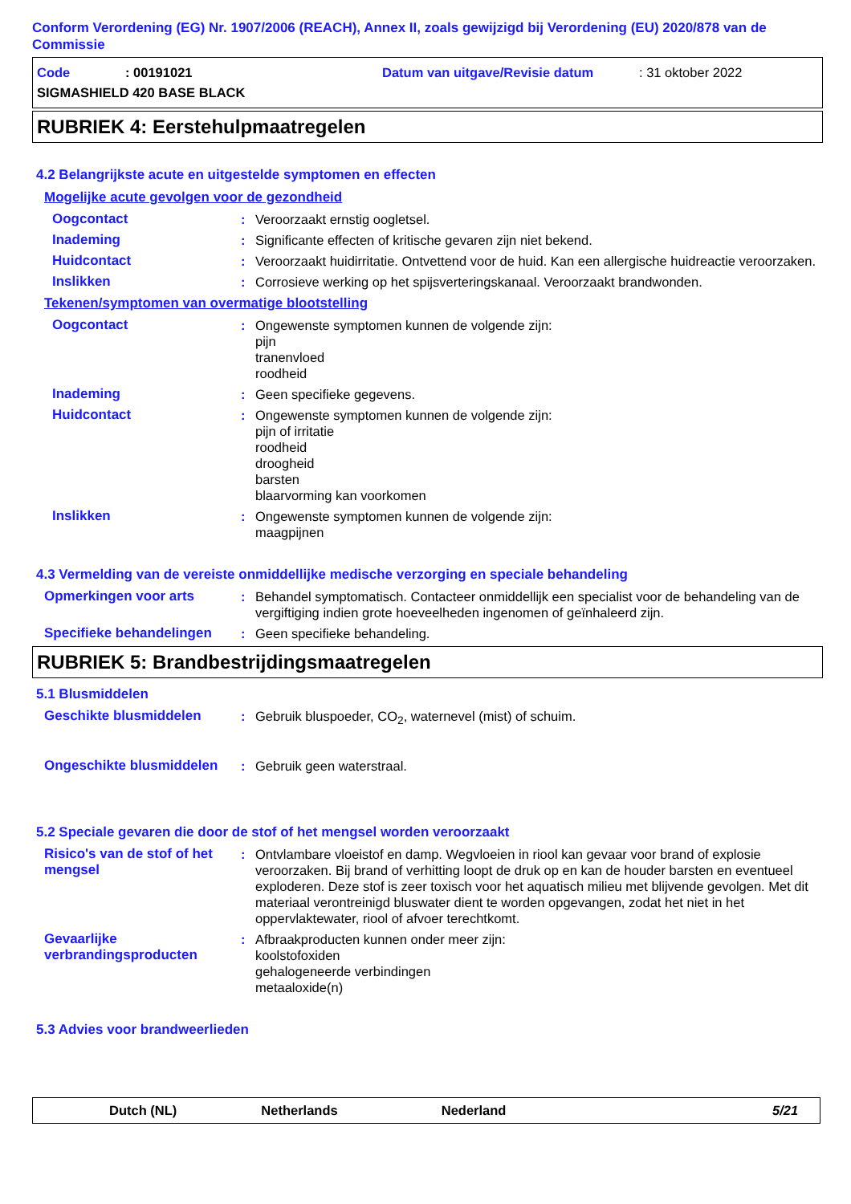Conform Verordening (EG) Nr. 1907/2006 (REACH), Annex II, zoals gewijzigd bij Verordening (EU) 2020/878 van de Commissie
Code: 00191021 Datum van uitgave/Revisie datum: 31 oktober 2022
SIGMASHIELD 420 BASE BLACK
RUBRIEK 4: Eerstehulpmaatregelen
4.2 Belangrijkste acute en uitgestelde symptomen en effecten
Mogelijke acute gevolgen voor de gezondheid
Oogcontact : Veroorzaakt ernstig oogletsel.
Inademing : Significante effecten of kritische gevaren zijn niet bekend.
Huidcontact : Veroorzaakt huidirritatie. Ontvettend voor de huid. Kan een allergische huidreactie veroorzaken.
Inslikken : Corrosieve werking op het spijsverteringskanaal. Veroorzaakt brandwonden.
Tekenen/symptomen van overmatige blootstelling
Oogcontact : Ongewenste symptomen kunnen de volgende zijn:
pijn
tranenvloed
roodheid
Inademing : Geen specifieke gegevens.
Huidcontact : Ongewenste symptomen kunnen de volgende zijn:
pijn of irritatie
roodheid
droogheid
barsten
blaarvorming kan voorkomen
Inslikken : Ongewenste symptomen kunnen de volgende zijn:
maagpijnen
4.3 Vermelding van de vereiste onmiddellijke medische verzorging en speciale behandeling
Opmerkingen voor arts : Behandel symptomatisch. Contacteer onmiddellijk een specialist voor de behandeling van de vergiftiging indien grote hoeveelheden ingenomen of geïnhaleerd zijn.
Specifieke behandelingen : Geen specifieke behandeling.
RUBRIEK 5: Brandbestrijdingsmaatregelen
5.1 Blusmiddelen
Geschikte blusmiddelen : Gebruik bluspoeder, CO<sub>2</sub>, waternevel (mist) of schuim.
Ongeschikte blusmiddelen : Gebruik geen waterstraal.
5.2 Speciale gevaren die door de stof of het mengsel worden veroorzaakt
Risico's van de stof of het mengsel
: Ontvlambare vloeistof en damp. Wegvloeien in riool kan gevaar voor brand of explosie veroorzaken. Bij brand of verhitting loopt de druk op en kan de houder barsten en eventueel exploderen. Deze stof is zeer toxisch voor het aquatisch milieu met blijvende gevolgen. Met dit materiaal verontreinigd bluswater dient te worden opgevangen, zodat het niet in het oppervlaktewater, riool of afvoer terechtkomt.
Gevaarlijke verbrandingsproducten
: Afbraakproducten kunnen onder meer zijn:
koolstofoxiden
gehalogeneerde verbindingen
metaaloxide(n)
5.3 Advies voor brandweerlieden
Dutch (NL) Netherlands Nederland 5/21